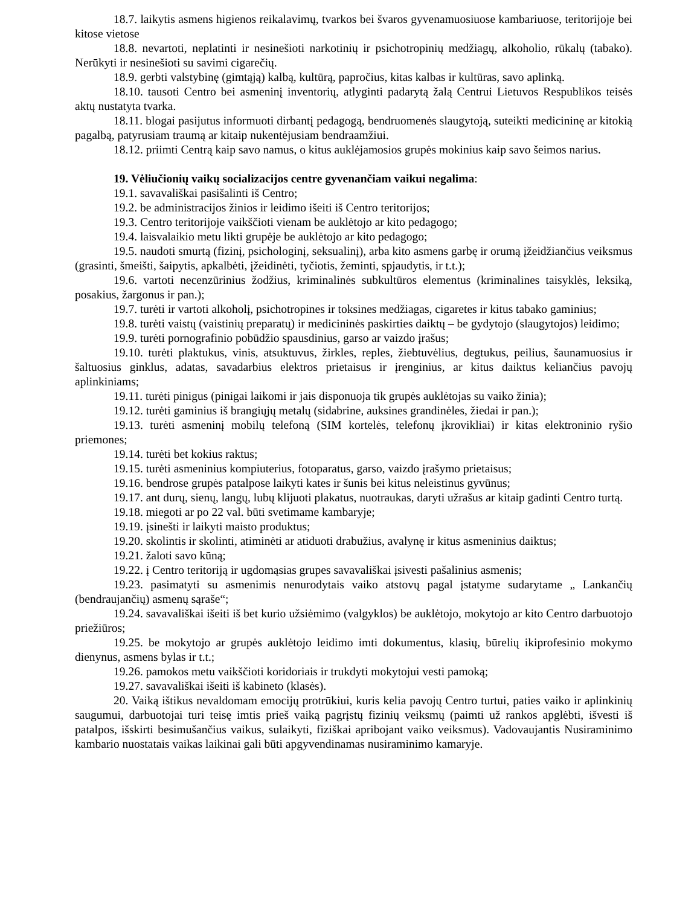18.7. laikytis asmens higienos reikalavimų, tvarkos bei švaros gyvenamuosiuose kambariuose, teritorijoje bei kitose vietose
18.8. nevartoti, neplatinti ir nesinešioti narkotinių ir psichotropinių medžiagų, alkoholio, rūkalų (tabako). Nerūkyti ir nesinešioti su savimi cigarečių.
18.9. gerbti valstybinę (gimtąją) kalbą, kultūrą, papročius, kitas kalbas ir kultūras, savo aplinką.
18.10. tausoti Centro bei asmeninį inventorių, atlyginti padarytą žalą Centrui Lietuvos Respublikos teisės aktų nustatyta tvarka.
18.11. blogai pasijutus informuoti dirbantį pedagogą, bendruomenės slaugytoją, suteikti medicininę ar kitokią pagalbą, patyrusiam traumą ar kitaip nukentėjusiam bendraamžiui.
18.12. priimti Centrą kaip savo namus, o kitus auklėjamosios grupės mokinius kaip savo šeimos narius.
19. Vėliučionių vaikų socializacijos centre gyvenančiam vaikui negalima:
19.1. savavališkai pasišalinti iš Centro;
19.2. be administracijos žinios ir leidimo išeiti iš Centro teritorijos;
19.3. Centro teritorijoje vaikščioti vienam be auklėtojo ar kito pedagogo;
19.4. laisvalaikio metu likti grupėje be auklėtojo ar kito pedagogo;
19.5. naudoti smurtą (fizinį, psichologinį, seksualinį), arba kito asmens garbę ir orumą įžeidžiančius veiksmus (grasinti, šmeišti, šaipytis, apkalbėti, įžeidinėti, tyčiotis, žeminti, spjaudytis, ir t.t.);
19.6. vartoti necenzūrinius žodžius, kriminalinės subkultūros elementus (kriminalines taisyklės, leksiką, posakius, žargonus ir pan.);
19.7. turėti ir vartoti alkoholį, psichotropines ir toksines medžiagas, cigaretes ir kitus tabako gaminius;
19.8. turėti vaistų (vaistinių preparatų) ir medicininės paskirties daiktų – be gydytojo (slaugytojos) leidimo;
19.9. turėti pornografinio pobūdžio spausdinius, garso ar vaizdo įrašus;
19.10. turėti plaktukus, vinis, atsuktuvus, žirkles, reples, žiebtuvėlius, degtukus, peilius, šaunamuosius ir šaltuosius ginklus, adatas, savadarbius elektros prietaisus ir įrenginius, ar kitus daiktus keliančius pavojų aplinkiniams;
19.11. turėti pinigus (pinigai laikomi ir jais disponuoja tik grupės auklėtojas su vaiko žinia);
19.12. turėti gaminius iš brangiųjų metalų (sidabrine, auksines grandinėles, žiedai ir pan.);
19.13. turėti asmeninį mobilų telefoną (SIM kortelės, telefonų įkrovikliai) ir kitas elektroninio ryšio priemones;
19.14. turėti bet kokius raktus;
19.15. turėti asmeninius kompiuterius, fotoparatus, garso, vaizdo įrašymo prietaisus;
19.16. bendrose grupės patalpose laikyti kates ir šunis bei kitus neleistinus gyvūnus;
19.17. ant durų, sienų, langų, lubų klijuoti plakatus, nuotraukas, daryti užrašus ar kitaip gadinti Centro turtą.
19.18. miegoti ar po 22 val. būti svetimame kambaryje;
19.19. įsinešti ir laikyti maisto produktus;
19.20. skolintis ir skolinti, atiminėti ar atiduoti drabužius, avalynę ir kitus asmeninius daiktus;
19.21. žaloti savo kūną;
19.22. į Centro teritoriją ir ugdomąsias grupes savavališkai įsivesti pašalinius asmenis;
19.23. pasimatyti su asmenimis nenurodytais vaiko atstovų pagal įstatyme sudarytame „ Lankančių (bendraujančių) asmenų sąraše“;
19.24. savavališkai išeiti iš bet kurio užsiėmimo (valgyklos) be auklėtojo, mokytojo ar kito Centro darbuotojo priežiūros;
19.25. be mokytojo ar grupės auklėtojo leidimo imti dokumentus, klasių, būrelių ikiprofesinio mokymo dienynus, asmens bylas ir t.t.;
19.26. pamokos metu vaikščioti koridoriais ir trukdyti mokytojui vesti pamoką;
19.27. savavališkai išeiti iš kabineto (klasės).
20. Vaiką ištikus nevaldomam emocijų protrūkiui, kuris kelia pavojų Centro turtui, paties vaiko ir aplinkinių saugumui, darbuotojai turi teisę imtis prieš vaiką pagrįstų fizinių veiksmų (paimti už rankos apglėbti, išvesti iš patalpos, išskirti besimušančius vaikus, sulaikyti, fiziškai apribojant vaiko veiksmus). Vadovaujantis Nusiraminimo kambario nuostatais vaikas laikinai gali būti apgyvendinamas nusiraminimo kamaryje.